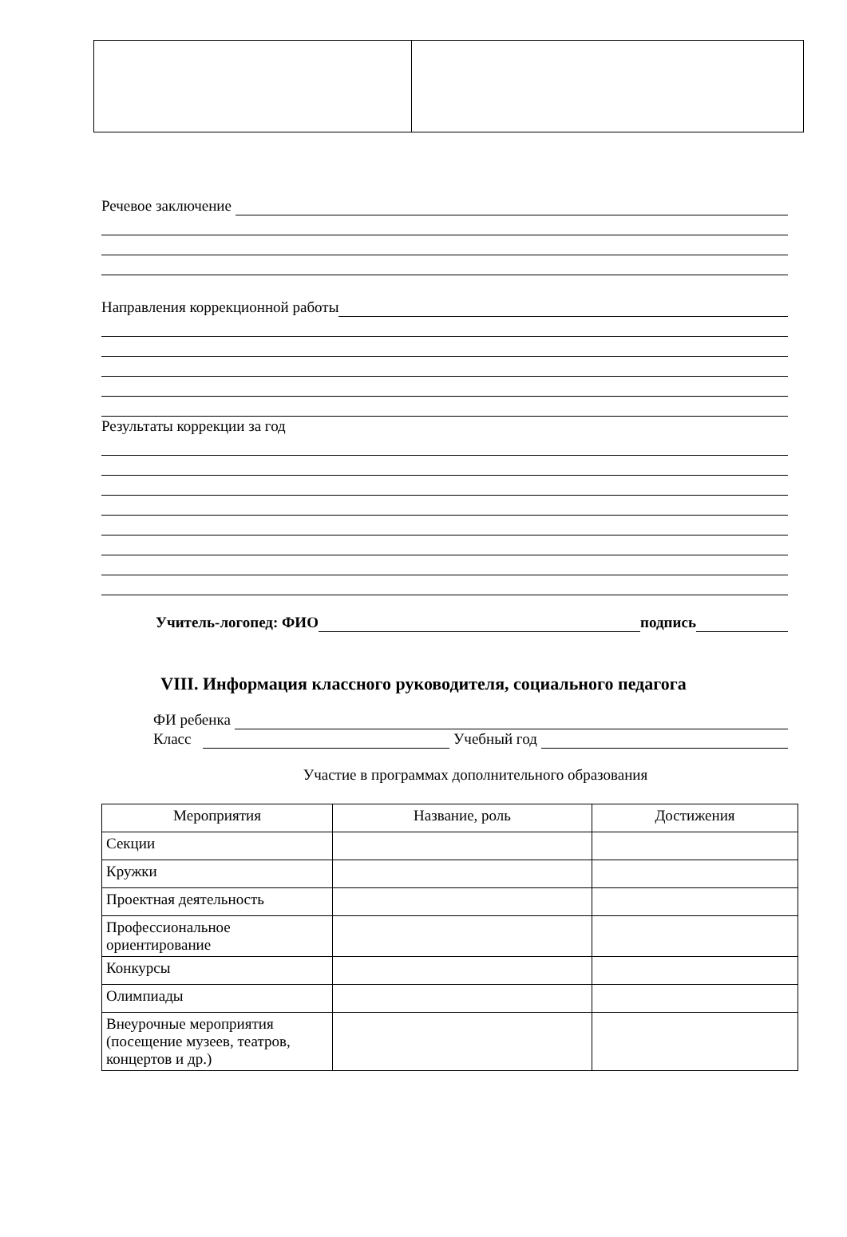Речевое заключение
Направления коррекционной работы
Результаты коррекции за год
Учитель-логопед: ФИО подпись
VIII. Информация классного руководителя, социального педагога
ФИ ребенка
Класс Учебный год
Участие в программах дополнительного образования
| Мероприятия | Название, роль | Достижения |
| --- | --- | --- |
| Секции | | |
| Кружки | | |
| Проектная деятельность | | |
| Профессиональное ориентирование | | |
| Конкурсы | | |
| Олимпиады | | |
| Внеурочные мероприятия (посещение музеев, театров, концертов и др.) | | |